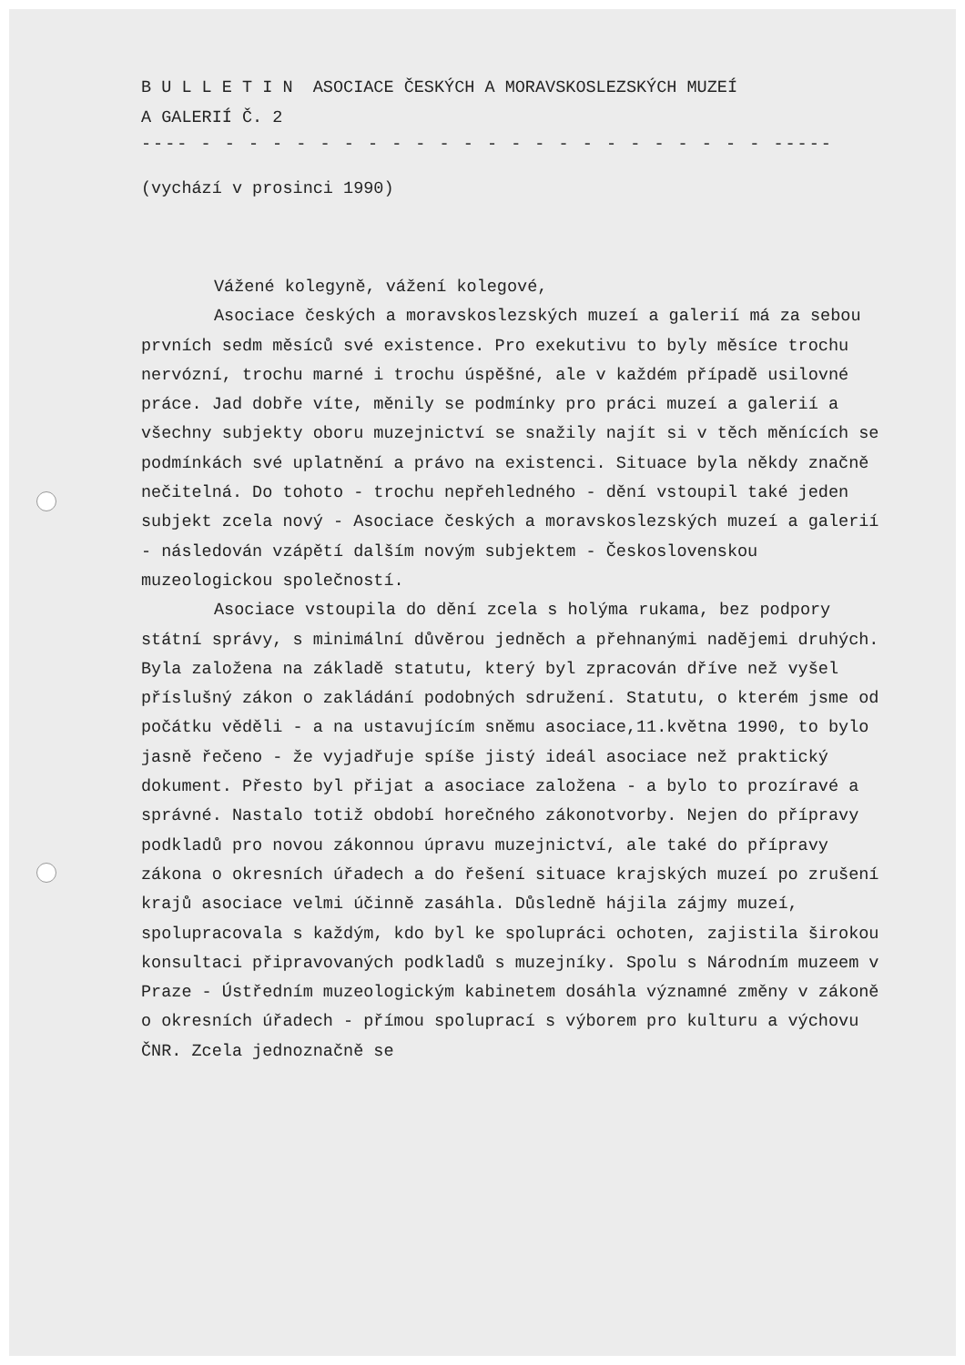B U L L E T I N ASOCIACE ČESKÝCH A MORAVSKOSLEZSKÝCH MUZEÍ
A GALERIÍ Č. 2
---- - - - - - - - - - - - - - - - - - - - - - - - - -----
(vychází v prosinci 1990)
Vážené kolegyně, vážení kolegové,
Asociace českých a moravskoslezských muzeí a galerií má za sebou prvních sedm měsíců své existence. Pro exekutivu to byly měsíce trochu nervózní, trochu marné i trochu úspěšné, ale v každém případě usilovné práce. Jad dobře víte, měnily se podmínky pro práci muzeí a galerií a všechny subjekty oboru muzejnictví se snažily najít si v těch měnících se podmínkách své uplatnění a právo na existenci. Situace byla někdy značně nečitelná. Do tohoto - trochu nepřehledného - dění vstoupil také jeden subjekt zcela nový - Asociace českých a moravskoslezských muzeí a galerií - následován vzápětí dalším novým subjektem - Československou muzeologickou společností.
Asociace vstoupila do dění zcela s holýma rukama, bez podpory státní správy, s minimální důvěrou jedněch a přehnanými nadějemi druhých. Byla založena na základě statutu, který byl zpracován dříve než vyšel příslušný zákon o zakládání podobných sdružení. Statutu, o kterém jsme od počátku věděli - a na ustavujícím sněmu asociace,11.května 1990, to bylo jasně řečeno - že vyjadřuje spíše jistý ideál asociace než praktický dokument. Přesto byl přijat a asociace založena - a bylo to prozíravé a správné. Nastalo totiž období horečného zákonotvorby. Nejen do přípravy podkladů pro novou zákonnou úpravu muzejnictví, ale také do přípravy zákona o okresních úřadech a do řešení situace krajských muzeí po zrušení krajů asociace velmi účinně zasáhla. Důsledně hájila zájmy muzeí, spolupracovala s každým, kdo byl ke spolupráci ochoten, zajistila širokou konsultaci připravovaných podkladů s muzejníky. Spolu s Národním muzeem v Praze - Ústředním muzeologickým kabinetem dosáhla významné změny v zákoně o okresních úřadech - přímou spoluprací s výborem pro kulturu a výchovu ČNR. Zcela jednoznačně se